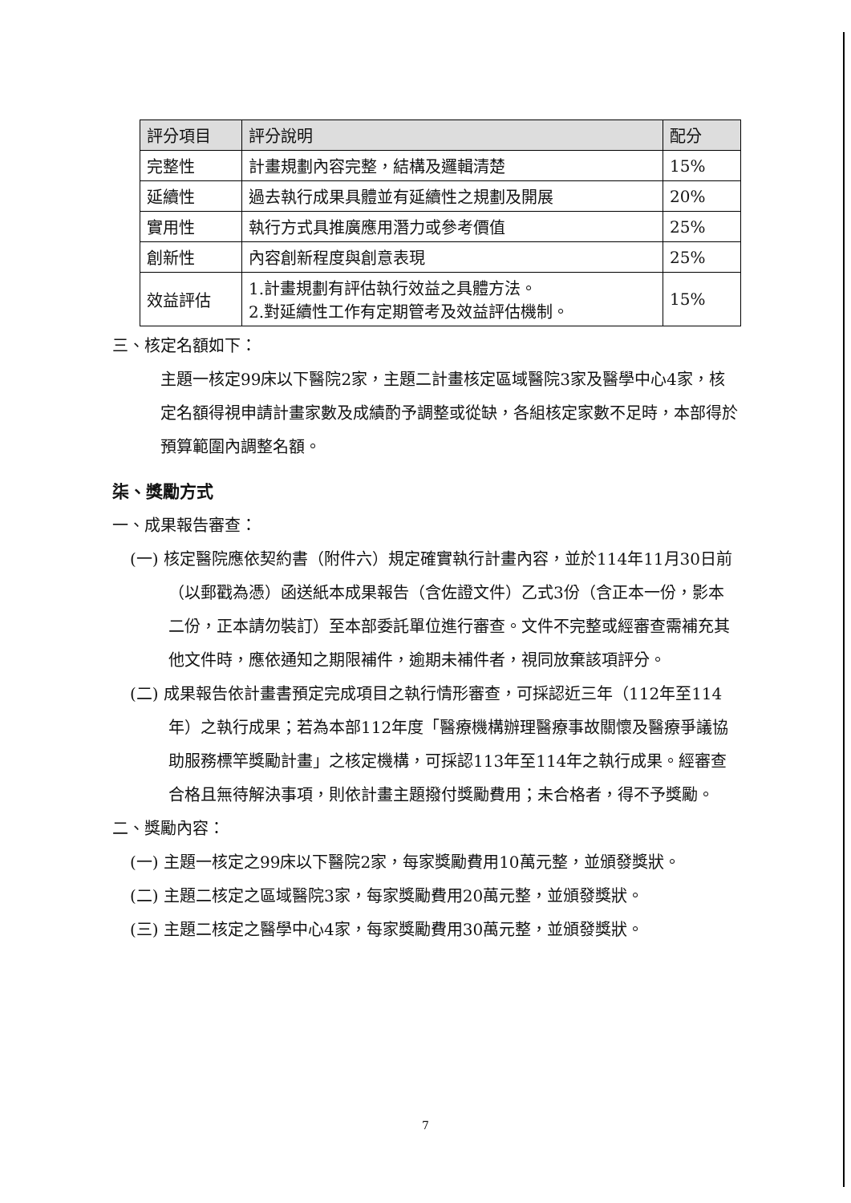| 評分項目 | 評分說明 | 配分 |
| --- | --- | --- |
| 完整性 | 計畫規劃內容完整，結構及邏輯清楚 | 15% |
| 延續性 | 過去執行成果具體並有延續性之規劃及開展 | 20% |
| 實用性 | 執行方式具推廣應用潛力或參考價值 | 25% |
| 創新性 | 內容創新程度與創意表現 | 25% |
| 效益評估 | 1.計畫規劃有評估執行效益之具體方法。 2.對延續性工作有定期管考及效益評估機制。 | 15% |
三、核定名額如下：
主題一核定99床以下醫院2家，主題二計畫核定區域醫院3家及醫學中心4家，核定名額得視申請計畫家數及成績酌予調整或從缺，各組核定家數不足時，本部得於預算範圍內調整名額。
柒、獎勵方式
一、成果報告審查：
(一) 核定醫院應依契約書（附件六）規定確實執行計畫內容，並於114年11月30日前（以郵戳為憑）函送紙本成果報告（含佐證文件）乙式3份（含正本一份，影本二份，正本請勿裝訂）至本部委託單位進行審查。文件不完整或經審查需補充其他文件時，應依通知之期限補件，逾期未補件者，視同放棄該項評分。
(二) 成果報告依計畫書預定完成項目之執行情形審查，可採認近三年（112年至114年）之執行成果；若為本部112年度「醫療機構辦理醫療事故關懷及醫療爭議協助服務標竿獎勵計畫」之核定機構，可採認113年至114年之執行成果。經審查合格且無待解決事項，則依計畫主題撥付獎勵費用；未合格者，得不予獎勵。
二、獎勵內容：
(一) 主題一核定之99床以下醫院2家，每家獎勵費用10萬元整，並頒發獎狀。
(二) 主題二核定之區域醫院3家，每家獎勵費用20萬元整，並頒發獎狀。
(三) 主題二核定之醫學中心4家，每家獎勵費用30萬元整，並頒發獎狀。
7